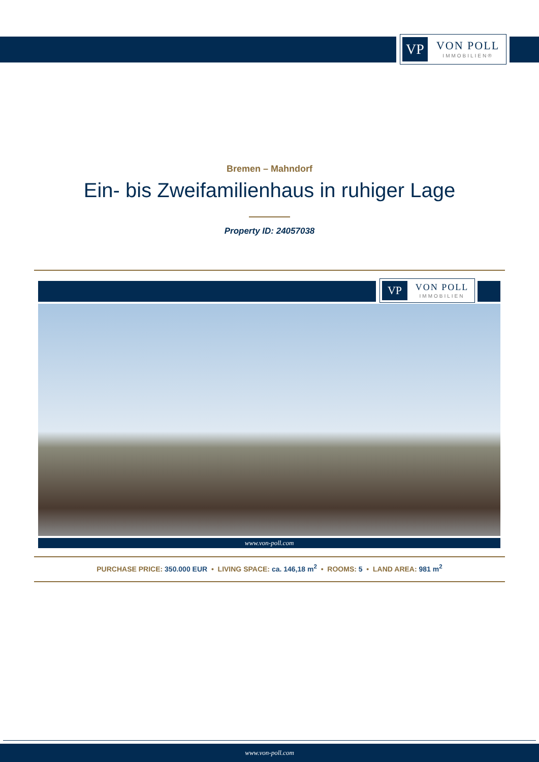VP
VON POLL
IMMOBILIEN®
Bremen – Mahndorf
Ein- bis Zweifamilienhaus in ruhiger Lage
Property ID: 24057038
VP
VON POLL
IMMOBILIEN
www.von-poll.com
PURCHASE PRICE: 350.000 EUR • LIVING SPACE: ca. 146,18 m<sup>2</sup> • ROOMS: 5 • LAND AREA: 981 m<sup>2</sup>
www.von-poll.com